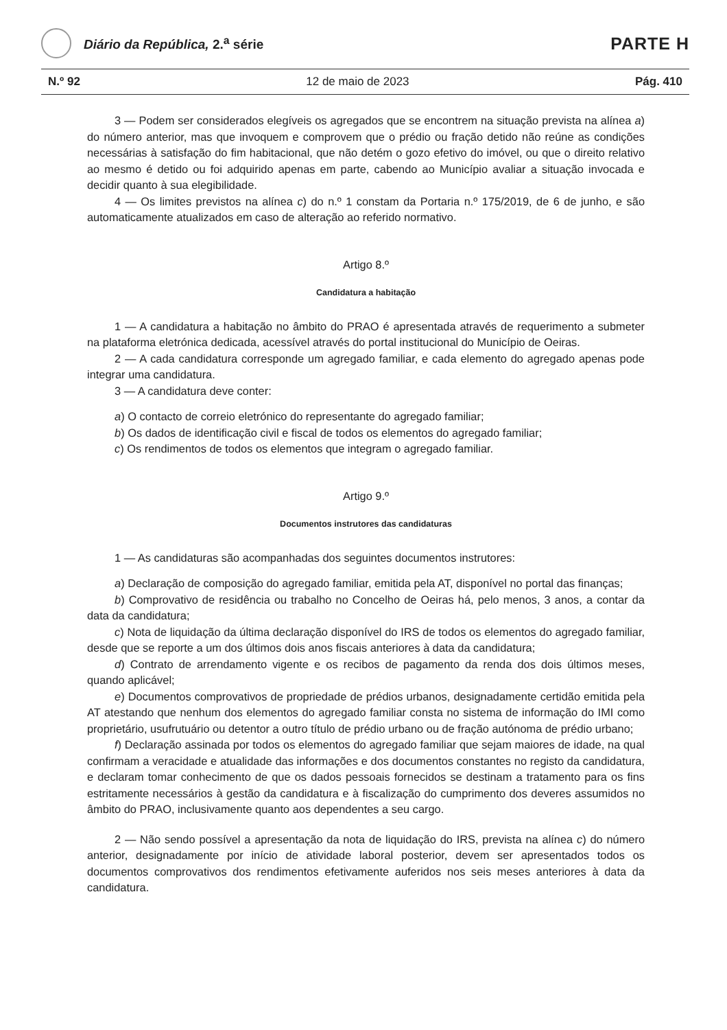Diário da República, 2.<sup>a</sup> série
PARTE H
N.º 92 12 de maio de 2023 Pág. 410
3 — Podem ser considerados elegíveis os agregados que se encontrem na situação prevista na alínea a) do número anterior, mas que invoquem e comprovem que o prédio ou fração detido não reúne as condições necessárias à satisfação do fim habitacional, que não detém o gozo efetivo do imóvel, ou que o direito relativo ao mesmo é detido ou foi adquirido apenas em parte, cabendo ao Município avaliar a situação invocada e decidir quanto à sua elegibilidade.
4 — Os limites previstos na alínea c) do n.º 1 constam da Portaria n.º 175/2019, de 6 de junho, e são automaticamente atualizados em caso de alteração ao referido normativo.
Artigo 8.º
Candidatura a habitação
1 — A candidatura a habitação no âmbito do PRAO é apresentada através de requerimento a submeter na plataforma eletrónica dedicada, acessível através do portal institucional do Município de Oeiras.
2 — A cada candidatura corresponde um agregado familiar, e cada elemento do agregado apenas pode integrar uma candidatura.
3 — A candidatura deve conter:
a) O contacto de correio eletrónico do representante do agregado familiar;
b) Os dados de identificação civil e fiscal de todos os elementos do agregado familiar;
c) Os rendimentos de todos os elementos que integram o agregado familiar.
Artigo 9.º
Documentos instrutores das candidaturas
1 — As candidaturas são acompanhadas dos seguintes documentos instrutores:
a) Declaração de composição do agregado familiar, emitida pela AT, disponível no portal das finanças;
b) Comprovativo de residência ou trabalho no Concelho de Oeiras há, pelo menos, 3 anos, a contar da data da candidatura;
c) Nota de liquidação da última declaração disponível do IRS de todos os elementos do agregado familiar, desde que se reporte a um dos últimos dois anos fiscais anteriores à data da candidatura;
d) Contrato de arrendamento vigente e os recibos de pagamento da renda dos dois últimos meses, quando aplicável;
e) Documentos comprovativos de propriedade de prédios urbanos, designadamente certidão emitida pela AT atestando que nenhum dos elementos do agregado familiar consta no sistema de informação do IMI como proprietário, usufrutuário ou detentor a outro título de prédio urbano ou de fração autónoma de prédio urbano;
f) Declaração assinada por todos os elementos do agregado familiar que sejam maiores de idade, na qual confirmam a veracidade e atualidade das informações e dos documentos constantes no registo da candidatura, e declaram tomar conhecimento de que os dados pessoais fornecidos se destinam a tratamento para os fins estritamente necessários à gestão da candidatura e à fiscalização do cumprimento dos deveres assumidos no âmbito do PRAO, inclusivamente quanto aos dependentes a seu cargo.
2 — Não sendo possível a apresentação da nota de liquidação do IRS, prevista na alínea c) do número anterior, designadamente por início de atividade laboral posterior, devem ser apresentados todos os documentos comprovativos dos rendimentos efetivamente auferidos nos seis meses anteriores à data da candidatura.